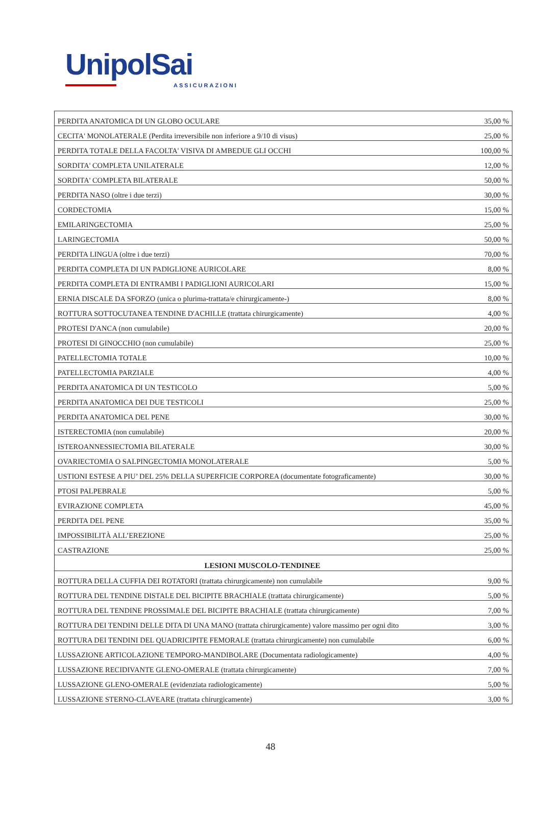UnipolSai
ASSICURAZIONI
| PERDITA ANATOMICA DI UN GLOBO OCULARE | 35,00 % |
| CECITA' MONOLATERALE (Perdita irreversibile non inferiore a 9/10 di visus) | 25,00 % |
| PERDITA TOTALE DELLA FACOLTA' VISIVA DI AMBEDUE GLI OCCHI | 100,00 % |
| SORDITA' COMPLETA UNILATERALE | 12,00 % |
| SORDITA' COMPLETA BILATERALE | 50,00 % |
| PERDITA NASO (oltre i due terzi) | 30,00 % |
| CORDECTOMIA | 15,00 % |
| EMILARINGECTOMIA | 25,00 % |
| LARINGECTOMIA | 50,00 % |
| PERDITA LINGUA (oltre i due terzi) | 70,00 % |
| PERDITA COMPLETA DI UN PADIGLIONE AURICOLARE | 8,00 % |
| PERDITA COMPLETA DI ENTRAMBI I PADIGLIONI AURICOLARI | 15,00 % |
| ERNIA DISCALE DA SFORZO (unica o plurima-trattata/e chirurgicamente-) | 8,00 % |
| ROTTURA SOTTOCUTANEA TENDINE D'ACHILLE (trattata chirurgicamente) | 4,00 % |
| PROTESI D'ANCA (non cumulabile) | 20,00 % |
| PROTESI DI GINOCCHIO (non cumulabile) | 25,00 % |
| PATELLECTOMIA TOTALE | 10,00 % |
| PATELLECTOMIA PARZIALE | 4,00 % |
| PERDITA ANATOMICA DI UN TESTICOLO | 5,00 % |
| PERDITA ANATOMICA DEI DUE TESTICOLI | 25,00 % |
| PERDITA ANATOMICA DEL PENE | 30,00 % |
| ISTERECTOMIA (non cumulabile) | 20,00 % |
| ISTEROANNESSIECTOMIA BILATERALE | 30,00 % |
| OVARIECTOMIA O SALPINGECTOMIA MONOLATERALE | 5,00 % |
| USTIONI ESTESE A PIU’ DEL 25% DELLA SUPERFICIE CORPOREA (documentate fotograficamente) | 30,00 % |
| PTOSI PALPEBRALE | 5,00 % |
| EVIRAZIONE COMPLETA | 45,00 % |
| PERDITA DEL PENE | 35,00 % |
| IMPOSSIBILITÀ ALL’EREZIONE | 25,00 % |
| CASTRAZIONE | 25,00 % |
| LESIONI MUSCOLO-TENDINEE | |
| ROTTURA DELLA CUFFIA DEI ROTATORI (trattata chirurgicamente) non cumulabile | 9,00 % |
| ROTTURA DEL TENDINE DISTALE DEL BICIPITE BRACHIALE (trattata chirurgicamente) | 5,00 % |
| ROTTURA DEL TENDINE PROSSIMALE DEL BICIPITE BRACHIALE (trattata chirurgicamente) | 7,00 % |
| ROTTURA DEI TENDINI DELLE DITA DI UNA MANO (trattata chirurgicamente) valore massimo per ogni dito | 3,00 % |
| ROTTURA DEI TENDINI DEL QUADRICIPITE FEMORALE (trattata chirurgicamente) non cumulabile | 6,00 % |
| LUSSAZIONE ARTICOLAZIONE TEMPORO-MANDIBOLARE (Documentata radiologicamente) | 4,00 % |
| LUSSAZIONE RECIDIVANTE GLENO-OMERALE (trattata chirurgicamente) | 7,00 % |
| LUSSAZIONE GLENO-OMERALE (evidenziata radiologicamente) | 5,00 % |
| LUSSAZIONE STERNO-CLAVEARE (trattata chirurgicamente) | 3,00 % |
48